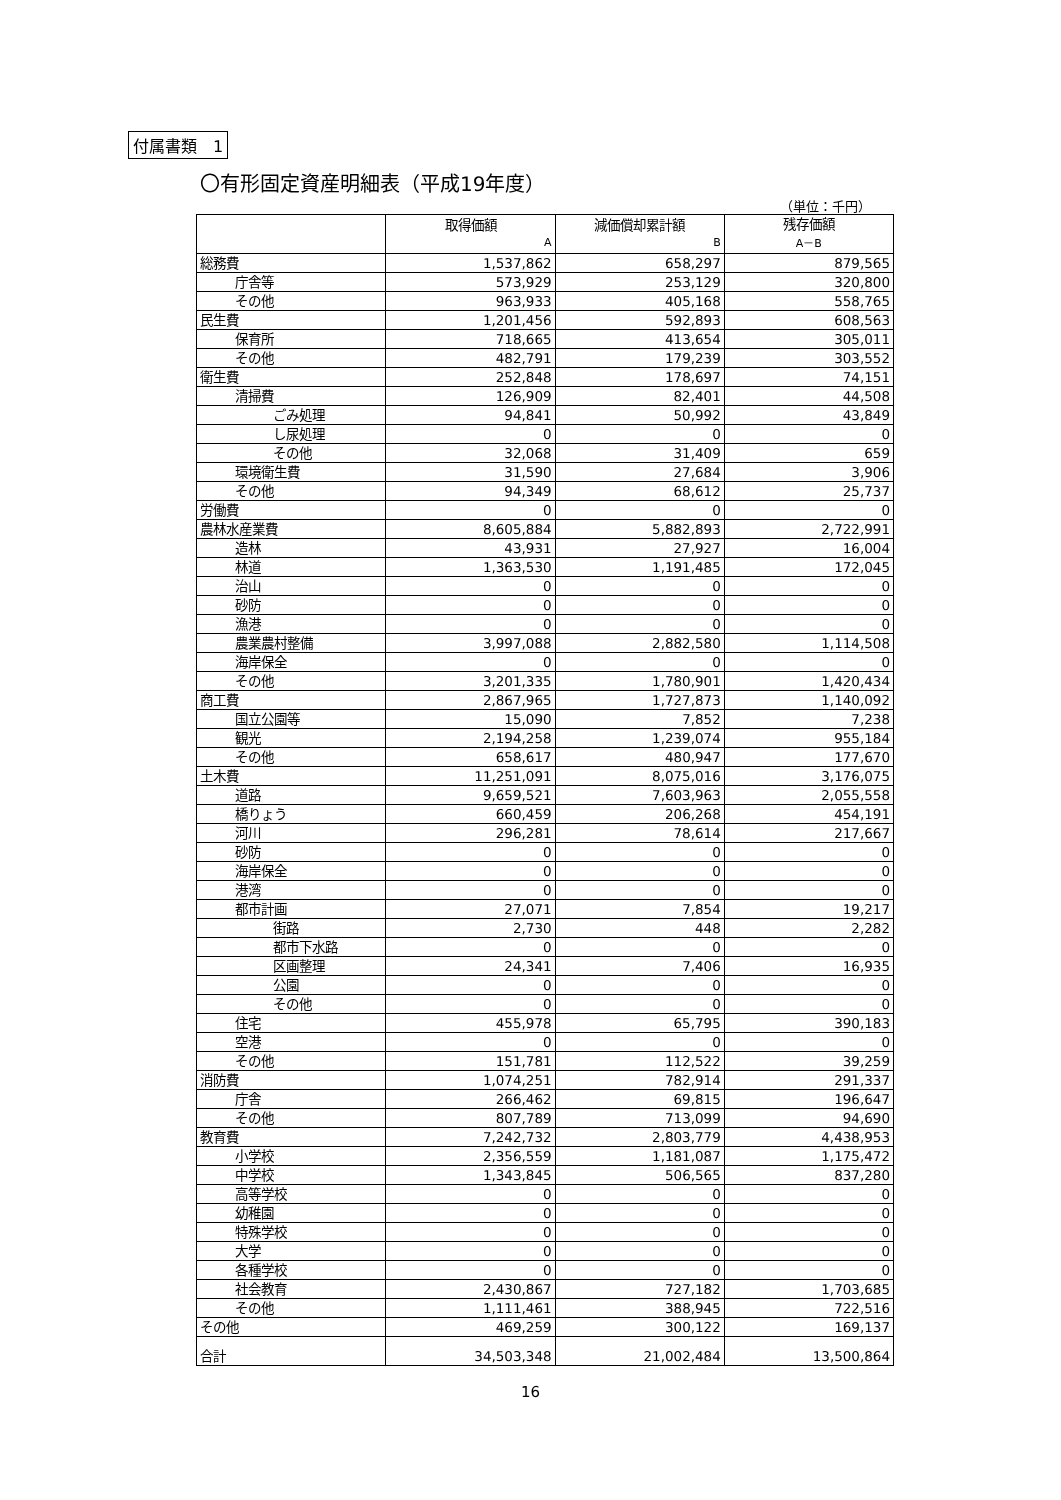付属書類　1
〇有形固定資産明細表（平成19年度）
（単位：千円）
| | 取得価額 A | 減価償却累計額 B | 残存価額 A－B |
| --- | --- | --- | --- |
| 総務費 | 1,537,862 | 658,297 | 879,565 |
| 庁舎等 | 573,929 | 253,129 | 320,800 |
| その他 | 963,933 | 405,168 | 558,765 |
| 民生費 | 1,201,456 | 592,893 | 608,563 |
| 保育所 | 718,665 | 413,654 | 305,011 |
| その他 | 482,791 | 179,239 | 303,552 |
| 衛生費 | 252,848 | 178,697 | 74,151 |
| 清掃費 | 126,909 | 82,401 | 44,508 |
| ごみ処理 | 94,841 | 50,992 | 43,849 |
| し尿処理 | 0 | 0 | 0 |
| その他 | 32,068 | 31,409 | 659 |
| 環境衛生費 | 31,590 | 27,684 | 3,906 |
| その他 | 94,349 | 68,612 | 25,737 |
| 労働費 | 0 | 0 | 0 |
| 農林水産業費 | 8,605,884 | 5,882,893 | 2,722,991 |
| 造林 | 43,931 | 27,927 | 16,004 |
| 林道 | 1,363,530 | 1,191,485 | 172,045 |
| 治山 | 0 | 0 | 0 |
| 砂防 | 0 | 0 | 0 |
| 漁港 | 0 | 0 | 0 |
| 農業農村整備 | 3,997,088 | 2,882,580 | 1,114,508 |
| 海岸保全 | 0 | 0 | 0 |
| その他 | 3,201,335 | 1,780,901 | 1,420,434 |
| 商工費 | 2,867,965 | 1,727,873 | 1,140,092 |
| 国立公園等 | 15,090 | 7,852 | 7,238 |
| 観光 | 2,194,258 | 1,239,074 | 955,184 |
| その他 | 658,617 | 480,947 | 177,670 |
| 土木費 | 11,251,091 | 8,075,016 | 3,176,075 |
| 道路 | 9,659,521 | 7,603,963 | 2,055,558 |
| 橋りょう | 660,459 | 206,268 | 454,191 |
| 河川 | 296,281 | 78,614 | 217,667 |
| 砂防 | 0 | 0 | 0 |
| 海岸保全 | 0 | 0 | 0 |
| 港湾 | 0 | 0 | 0 |
| 都市計画 | 27,071 | 7,854 | 19,217 |
| 街路 | 2,730 | 448 | 2,282 |
| 都市下水路 | 0 | 0 | 0 |
| 区画整理 | 24,341 | 7,406 | 16,935 |
| 公園 | 0 | 0 | 0 |
| その他 | 0 | 0 | 0 |
| 住宅 | 455,978 | 65,795 | 390,183 |
| 空港 | 0 | 0 | 0 |
| その他 | 151,781 | 112,522 | 39,259 |
| 消防費 | 1,074,251 | 782,914 | 291,337 |
| 庁舎 | 266,462 | 69,815 | 196,647 |
| その他 | 807,789 | 713,099 | 94,690 |
| 教育費 | 7,242,732 | 2,803,779 | 4,438,953 |
| 小学校 | 2,356,559 | 1,181,087 | 1,175,472 |
| 中学校 | 1,343,845 | 506,565 | 837,280 |
| 高等学校 | 0 | 0 | 0 |
| 幼稚園 | 0 | 0 | 0 |
| 特殊学校 | 0 | 0 | 0 |
| 大学 | 0 | 0 | 0 |
| 各種学校 | 0 | 0 | 0 |
| 社会教育 | 2,430,867 | 727,182 | 1,703,685 |
| その他 | 1,111,461 | 388,945 | 722,516 |
| その他 | 469,259 | 300,122 | 169,137 |
| 合計 | 34,503,348 | 21,002,484 | 13,500,864 |
16